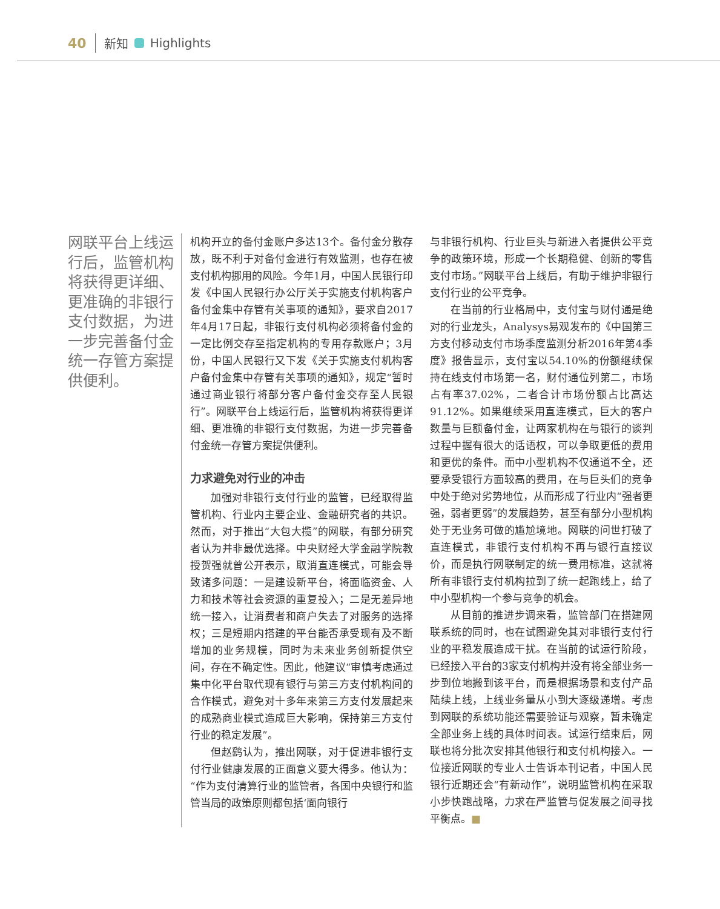40 新知 Highlights
网联平台上线运行后，监管机构将获得更详细、更准确的非银行支付数据，为进一步完善备付金统一存管方案提供便利。
机构开立的备付金账户多达13个。备付金分散存放，既不利于对备付金进行有效监测，也存在被支付机构挪用的风险。今年1月，中国人民银行印发《中国人民银行办公厅关于实施支付机构客户备付金集中存管有关事项的通知》，要求自2017年4月17日起，非银行支付机构必须将备付金的一定比例交存至指定机构的专用存款账户；3月份，中国人民银行又下发《关于实施支付机构客户备付金集中存管有关事项的通知》，规定“暂时通过商业银行将部分客户备付金交存至人民银行”。网联平台上线运行后，监管机构将获得更详细、更准确的非银行支付数据，为进一步完善备付金统一存管方案提供便利。
力求避免对行业的冲击
加强对非银行支付行业的监管，已经取得监管机构、行业内主要企业、金融研究者的共识。然而，对于推出“大包大揽”的网联，有部分研究者认为并非最优选择。中央财经大学金融学院教授贺强就曾公开表示，取消直连模式，可能会导致诸多问题：一是建设新平台，将面临资金、人力和技术等社会资源的重复投入；二是无差异地统一接入，让消费者和商户失去了对服务的选择权；三是短期内搭建的平台能否承受现有及不断增加的业务规模，同时为未来业务创新提供空间，存在不确定性。因此，他建议“审慎考虑通过集中化平台取代现有银行与第三方支付机构间的合作模式，避免对十多年来第三方支付发展起来的成熟商业模式造成巨大影响，保持第三方支付行业的稳定发展”。
但赵鹞认为，推出网联，对于促进非银行支付行业健康发展的正面意义要大得多。他认为：“作为支付清算行业的监管者，各国中央银行和监管当局的政策原则都包括‘面向银行
与非银行机构、行业巨头与新进入者提供公平竞争的政策环境，形成一个长期稳健、创新的零售支付市场。”网联平台上线后，有助于维护非银行支付行业的公平竞争。
在当前的行业格局中，支付宝与财付通是绝对的行业龙头，Analysys易观发布的《中国第三方支付移动支付市场季度监测分析2016年第4季度》报告显示，支付宝以54.10%的份额继续保持在线支付市场第一名，财付通位列第二，市场占有率37.02%，二者合计市场份额占比高达91.12%。如果继续采用直连模式，巨大的客户数量与巨额备付金，让两家机构在与银行的谈判过程中握有很大的话语权，可以争取更低的费用和更优的条件。而中小型机构不仅通道不全，还要承受银行方面较高的费用，在与巨头们的竞争中处于绝对劣势地位，从而形成了行业内“强者更强，弱者更弱”的发展趋势，甚至有部分小型机构处于无业务可做的尴尬境地。网联的问世打破了直连模式，非银行支付机构不再与银行直接议价，而是执行网联制定的统一费用标准，这就将所有非银行支付机构拉到了统一起跑线上，给了中小型机构一个参与竞争的机会。
从目前的推进步调来看，监管部门在搭建网联系统的同时，也在试图避免其对非银行支付行业的平稳发展造成干扰。在当前的试运行阶段，已经接入平台的3家支付机构并没有将全部业务一步到位地搬到该平台，而是根据场景和支付产品陆续上线，上线业务量从小到大逐级递增。考虑到网联的系统功能还需要验证与观察，暂未确定全部业务上线的具体时间表。试运行结束后，网联也将分批次安排其他银行和支付机构接入。一位接近网联的专业人士告诉本刊记者，中国人民银行近期还会“有新动作”，说明监管机构在采取小步快跑战略，力求在严监管与促发展之间寻找平衡点。■